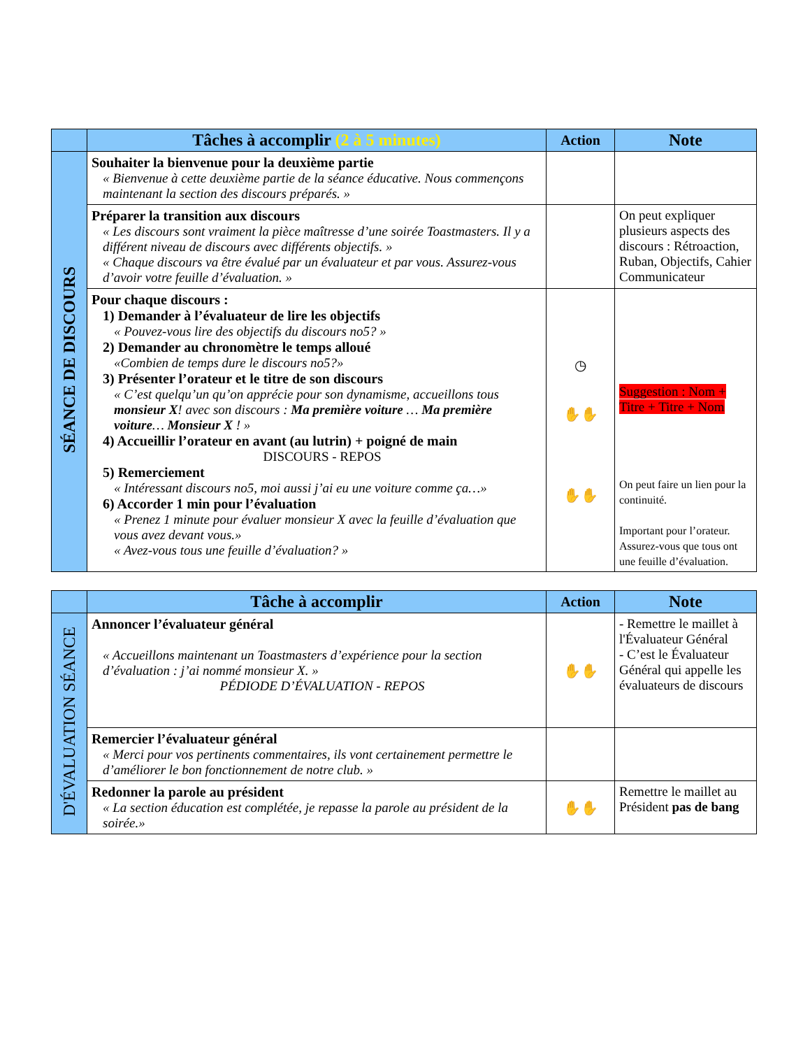| | Tâches à accomplir (2 à 5 minutes) | Action | Note |
| --- | --- | --- | --- |
| SÉANCE DE DISCOURS | Souhaiter la bienvenue pour la deuxième partie « Bienvenue à cette deuxième partie de la séance éducative. Nous commençons maintenant la section des discours préparés. » | | |
| | Préparer la transition aux discours « Les discours sont vraiment la pièce maîtresse d’une soirée Toastmasters. Il y a différent niveau de discours avec différents objectifs. » « Chaque discours va être évalué par un évaluateur et par vous. Assurez-vous d’avoir votre feuille d’évaluation. » | | On peut expliquer plusieurs aspects des discours : Rétroaction, Ruban, Objectifs, Cahier Communicateur |
| | Pour chaque discours : 1) Demander à l’évaluateur de lire les objectifs « Pouvez-vous lire des objectifs du discours no5? » 2) Demander au chronomètre le temps alloué «Combien de temps dure le discours no5?» 3) Présenter l’orateur et le titre de son discours « C’est quelqu’un qu’on apprécie pour son dynamisme, accueillons tous monsieur X ! avec son discours : Ma première voiture … Ma première voiture … Monsieur X ! » 4) Accueillir l’orateur en avant (au lutrin) + poigné de main DISCOURS - REPOS 5) Remerciement « Intéressant discours no5, moi aussi j’ai eu une voiture comme ça…» 6) Accorder 1 min pour l’évaluation « Prenez 1 minute pour évaluer monsieur X avec la feuille d’évaluation que vous avez devant vous.» « Avez-vous tous une feuille d’évaluation? » | ◷ ✋✋ ✋✋ | Suggestion : Nom + Titre + Titre + Nom On peut faire un lien pour la continuité. Important pour l’orateur. Assurez-vous que tous ont une feuille d’évaluation. |
| | Tâche à accomplir | Action | Note |
| --- | --- | --- | --- |
| D'ÉVALUATION SÉANCE | Annoncer l’évaluateur général « Accueillons maintenant un Toastmasters d’expérience pour la section d’évaluation : j’ai nommé monsieur X. » PÉDIODE D’ÉVALUATION - REPOS | ✋✋ | - Remettre le maillet à l'Évaluateur Général - C’est le Évaluateur Général qui appelle les évaluateurs de discours |
| | Remercier l’évaluateur général « Merci pour vos pertinents commentaires, ils vont certainement permettre le d’améliorer le bon fonctionnement de notre club. » | | |
| | Redonner la parole au président « La section éducation est complétée, je repasse la parole au président de la soirée.» | ✋✋ | Remettre le maillet au Président pas de bang |